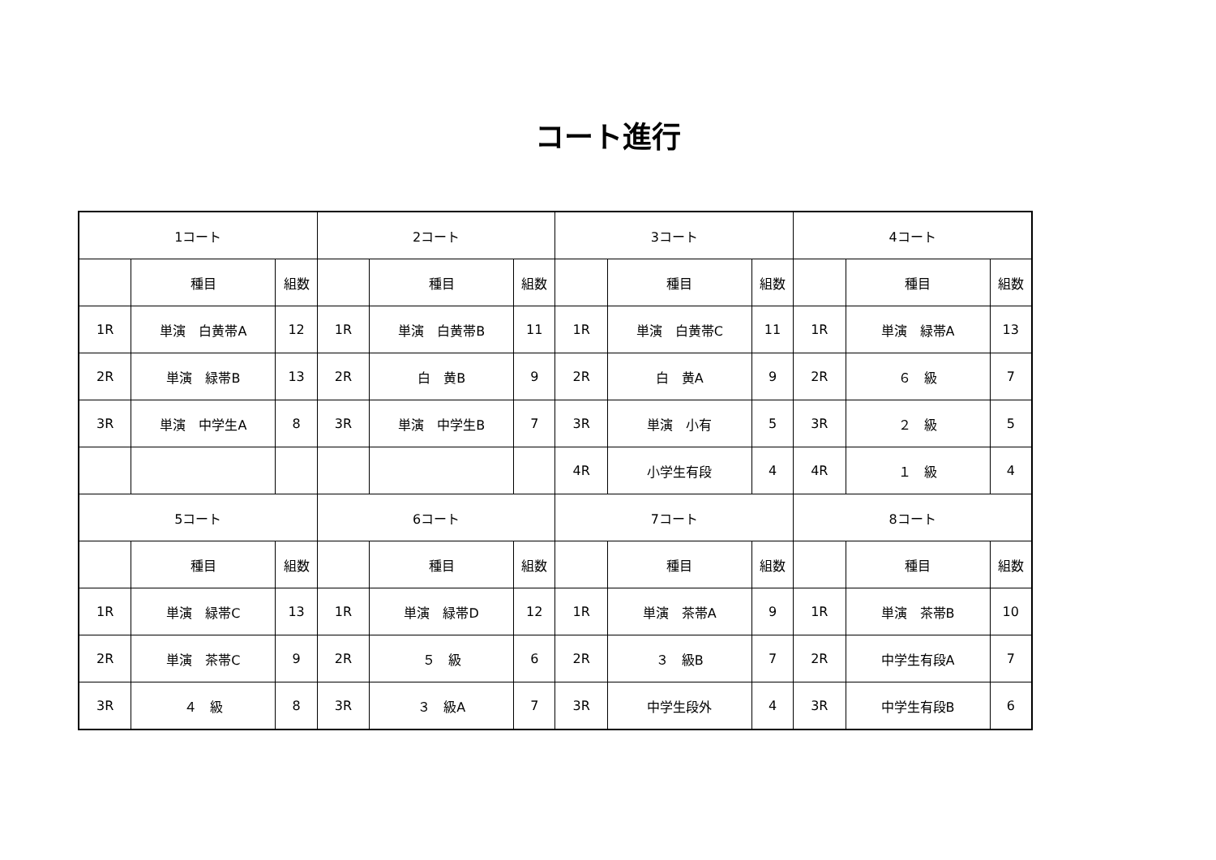コート進行
| 1コート | | | 2コート | | | 3コート | | | 4コート | | |
| | 種目 | 組数 | | 種目 | 組数 | | 種目 | 組数 | | 種目 | 組数 |
| 1R | 単演 白黄帯A | 12 | 1R | 単演 白黄帯B | 11 | 1R | 単演 白黄帯C | 11 | 1R | 単演 緑帯A | 13 |
| 2R | 単演 緑帯B | 13 | 2R | 白 黄B | 9 | 2R | 白 黄A | 9 | 2R | ６ 級 | 7 |
| 3R | 単演 中学生A | 8 | 3R | 単演 中学生B | 7 | 3R | 単演 小有 | 5 | 3R | ２ 級 | 5 |
| | | | | | | 4R | 小学生有段 | 4 | 4R | １ 級 | 4 |
| 5コート | | | 6コート | | | 7コート | | | 8コート | | |
| | 種目 | 組数 | | 種目 | 組数 | | 種目 | 組数 | | 種目 | 組数 |
| 1R | 単演 緑帯C | 13 | 1R | 単演 緑帯D | 12 | 1R | 単演 茶帯A | 9 | 1R | 単演 茶帯B | 10 |
| 2R | 単演 茶帯C | 9 | 2R | ５ 級 | 6 | 2R | ３ 級B | 7 | 2R | 中学生有段A | 7 |
| 3R | ４ 級 | 8 | 3R | ３ 級A | 7 | 3R | 中学生段外 | 4 | 3R | 中学生有段B | 6 |